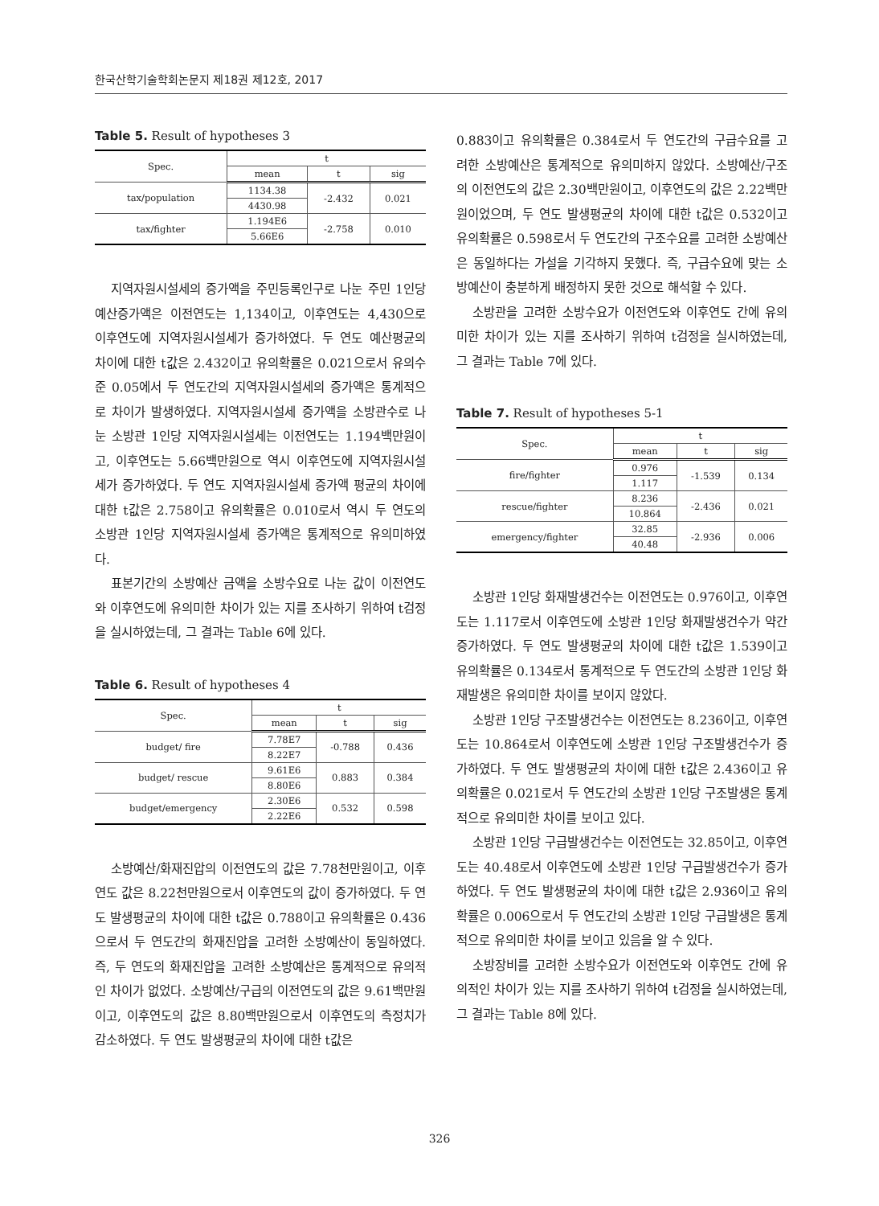한국산학기술학회논문지 제18권 제12호, 2017
Table 5. Result of hypotheses 3
| Spec. | t | | |
| --- | --- | --- | --- |
| | mean | t | sig |
| tax/population | 1134.38 | -2.432 | 0.021 |
| | 4430.98 | | |
| tax/fighter | 1.194E6 | -2.758 | 0.010 |
| | 5.66E6 | | |
지역자원시설세의 증가액을 주민등록인구로 나눈 주민 1인당 예산증가액은 이전연도는 1,134이고, 이후연도는 4,430으로 이후연도에 지역자원시설세가 증가하였다. 두 연도 예산평균의 차이에 대한 t값은 2.432이고 유의확률은 0.021으로서 유의수준 0.05에서 두 연도간의 지역자원시설세의 증가액은 통계적으로 차이가 발생하였다. 지역자원시설세 증가액을 소방관수로 나눈 소방관 1인당 지역자원시설세는 이전연도는 1.194백만원이고, 이후연도는 5.66백만원으로 역시 이후연도에 지역자원시설세가 증가하였다. 두 연도 지역자원시설세 증가액 평균의 차이에 대한 t값은 2.758이고 유의확률은 0.010로서 역시 두 연도의 소방관 1인당 지역자원시설세 증가액은 통계적으로 유의미하였다.
표본기간의 소방예산 금액을 소방수요로 나눈 값이 이전연도와 이후연도에 유의미한 차이가 있는 지를 조사하기 위하여 t검정을 실시하였는데, 그 결과는 Table 6에 있다.
Table 6. Result of hypotheses 4
| Spec. | t | | |
| --- | --- | --- | --- |
| | mean | t | sig |
| budget/ fire | 7.78E7 | -0.788 | 0.436 |
| | 8.22E7 | | |
| budget/ rescue | 9.61E6 | 0.883 | 0.384 |
| | 8.80E6 | | |
| budget/emergency | 2.30E6 | 0.532 | 0.598 |
| | 2.22E6 | | |
소방예산/화재진압의 이전연도의 값은 7.78천만원이고, 이후연도 값은 8.22천만원으로서 이후연도의 값이 증가하였다. 두 연도 발생평균의 차이에 대한 t값은 0.788이고 유의확률은 0.436으로서 두 연도간의 화재진압을 고려한 소방예산이 동일하였다. 즉, 두 연도의 화재진압을 고려한 소방예산은 통계적으로 유의적인 차이가 없었다. 소방예산/구급의 이전연도의 값은 9.61백만원이고, 이후연도의 값은 8.80백만원으로서 이후연도의 측정치가 감소하였다. 두 연도 발생평균의 차이에 대한 t값은
0.883이고 유의확률은 0.384로서 두 연도간의 구급수요를 고려한 소방예산은 통계적으로 유의미하지 않았다. 소방예산/구조의 이전연도의 값은 2.30백만원이고, 이후연도의 값은 2.22백만원이었으며, 두 연도 발생평균의 차이에 대한 t값은 0.532이고 유의확률은 0.598로서 두 연도간의 구조수요를 고려한 소방예산은 동일하다는 가설을 기각하지 못했다. 즉, 구급수요에 맞는 소방예산이 충분하게 배정하지 못한 것으로 해석할 수 있다.
소방관을 고려한 소방수요가 이전연도와 이후연도 간에 유의미한 차이가 있는 지를 조사하기 위하여 t검정을 실시하였는데, 그 결과는 Table 7에 있다.
Table 7. Result of hypotheses 5-1
| Spec. | t | | |
| --- | --- | --- | --- |
| | mean | t | sig |
| fire/fighter | 0.976 | -1.539 | 0.134 |
| | 1.117 | | |
| rescue/fighter | 8.236 | -2.436 | 0.021 |
| | 10.864 | | |
| emergency/fighter | 32.85 | -2.936 | 0.006 |
| | 40.48 | | |
소방관 1인당 화재발생건수는 이전연도는 0.976이고, 이후연도는 1.117로서 이후연도에 소방관 1인당 화재발생건수가 약간 증가하였다. 두 연도 발생평균의 차이에 대한 t값은 1.539이고 유의확률은 0.134로서 통계적으로 두 연도간의 소방관 1인당 화재발생은 유의미한 차이를 보이지 않았다.
소방관 1인당 구조발생건수는 이전연도는 8.236이고, 이후연도는 10.864로서 이후연도에 소방관 1인당 구조발생건수가 증가하였다. 두 연도 발생평균의 차이에 대한 t값은 2.436이고 유의확률은 0.021로서 두 연도간의 소방관 1인당 구조발생은 통계적으로 유의미한 차이를 보이고 있다.
소방관 1인당 구급발생건수는 이전연도는 32.85이고, 이후연도는 40.48로서 이후연도에 소방관 1인당 구급발생건수가 증가하였다. 두 연도 발생평균의 차이에 대한 t값은 2.936이고 유의확률은 0.006으로서 두 연도간의 소방관 1인당 구급발생은 통계적으로 유의미한 차이를 보이고 있음을 알 수 있다.
소방장비를 고려한 소방수요가 이전연도와 이후연도 간에 유의적인 차이가 있는 지를 조사하기 위하여 t검정을 실시하였는데, 그 결과는 Table 8에 있다.
326